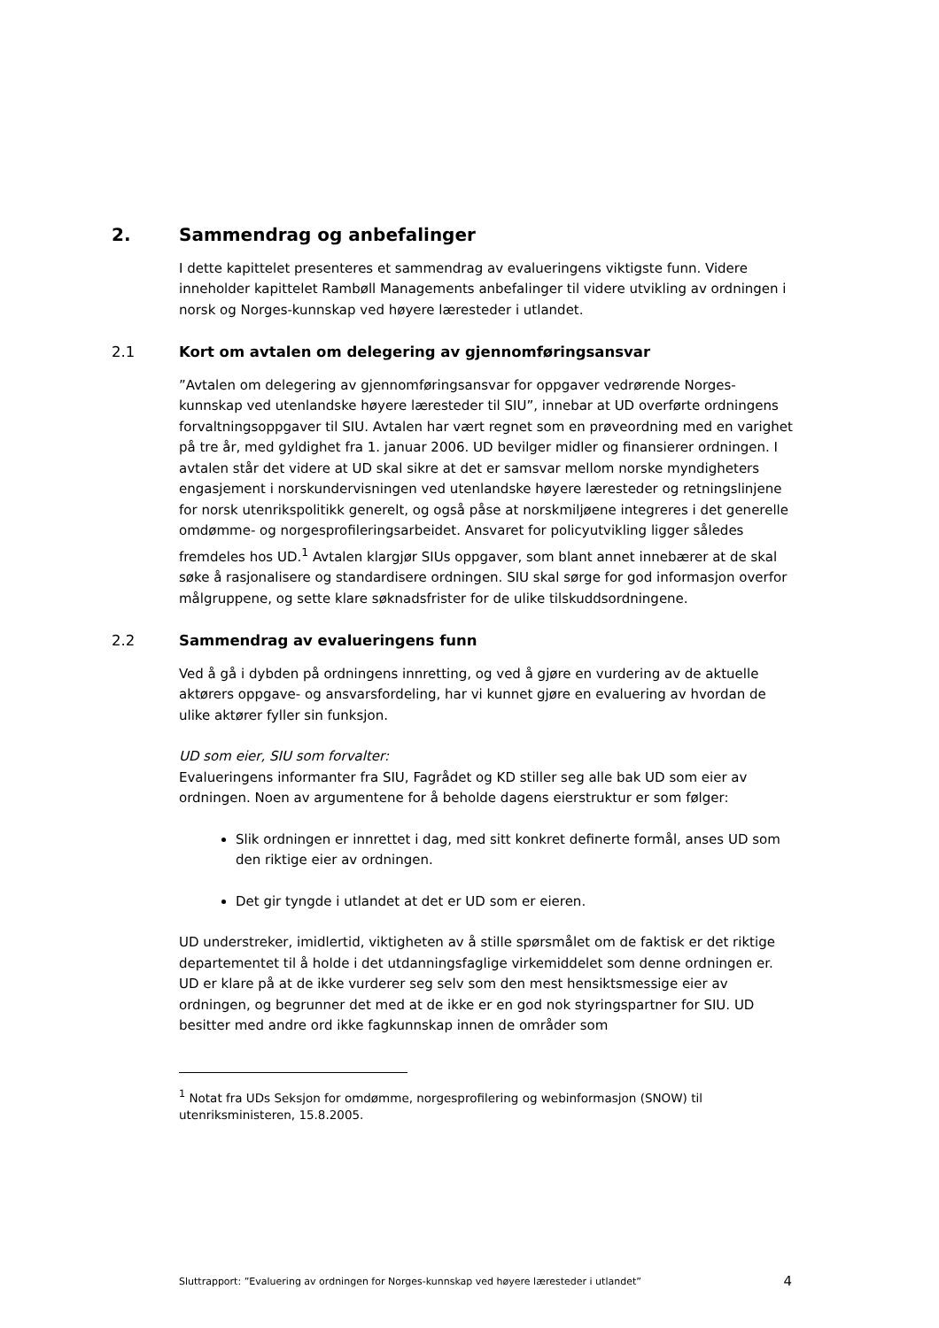2. Sammendrag og anbefalinger
I dette kapittelet presenteres et sammendrag av evalueringens viktigste funn. Videre inneholder kapittelet Rambøll Managements anbefalinger til videre utvikling av ordningen i norsk og Norges-kunnskap ved høyere læresteder i utlandet.
2.1 Kort om avtalen om delegering av gjennomføringsansvar
”Avtalen om delegering av gjennomføringsansvar for oppgaver vedrørende Norges-kunnskap ved utenlandske høyere læresteder til SIU”, innebar at UD overførte ordningens forvaltningsoppgaver til SIU. Avtalen har vært regnet som en prøveordning med en varighet på tre år, med gyldighet fra 1. januar 2006. UD bevilger midler og finansierer ordningen. I avtalen står det videre at UD skal sikre at det er samsvar mellom norske myndigheters engasjement i norskundervisningen ved utenlandske høyere læresteder og retningslinjene for norsk utenrikspolitikk generelt, og også påse at norskmiljøene integreres i det generelle omdømme- og norgesprofileringsarbeidet. Ansvaret for policyutvikling ligger således fremdeles hos UD.<sup>1</sup> Avtalen klargjør SIUs oppgaver, som blant annet innebærer at de skal søke å rasjonalisere og standardisere ordningen. SIU skal sørge for god informasjon overfor målgruppene, og sette klare søknadsfrister for de ulike tilskuddsordningene.
2.2 Sammendrag av evalueringens funn
Ved å gå i dybden på ordningens innretting, og ved å gjøre en vurdering av de aktuelle aktørers oppgave- og ansvarsfordeling, har vi kunnet gjøre en evaluering av hvordan de ulike aktører fyller sin funksjon.
UD som eier, SIU som forvalter:
Evalueringens informanter fra SIU, Fagrådet og KD stiller seg alle bak UD som eier av ordningen. Noen av argumentene for å beholde dagens eierstruktur er som følger:
Slik ordningen er innrettet i dag, med sitt konkret definerte formål, anses UD som den riktige eier av ordningen.
Det gir tyngde i utlandet at det er UD som er eieren.
UD understreker, imidlertid, viktigheten av å stille spørsmålet om de faktisk er det riktige departementet til å holde i det utdanningsfaglige virkemiddelet som denne ordningen er. UD er klare på at de ikke vurderer seg selv som den mest hensiktsmessige eier av ordningen, og begrunner det med at de ikke er en god nok styringspartner for SIU. UD besitter med andre ord ikke fagkunnskap innen de områder som
<sup>1</sup> Notat fra UDs Seksjon for omdømme, norgesprofilering og webinformasjon (SNOW) til utenriksministeren, 15.8.2005.
Sluttrapport: ”Evaluering av ordningen for Norges-kunnskap ved høyere læresteder i utlandet” 4